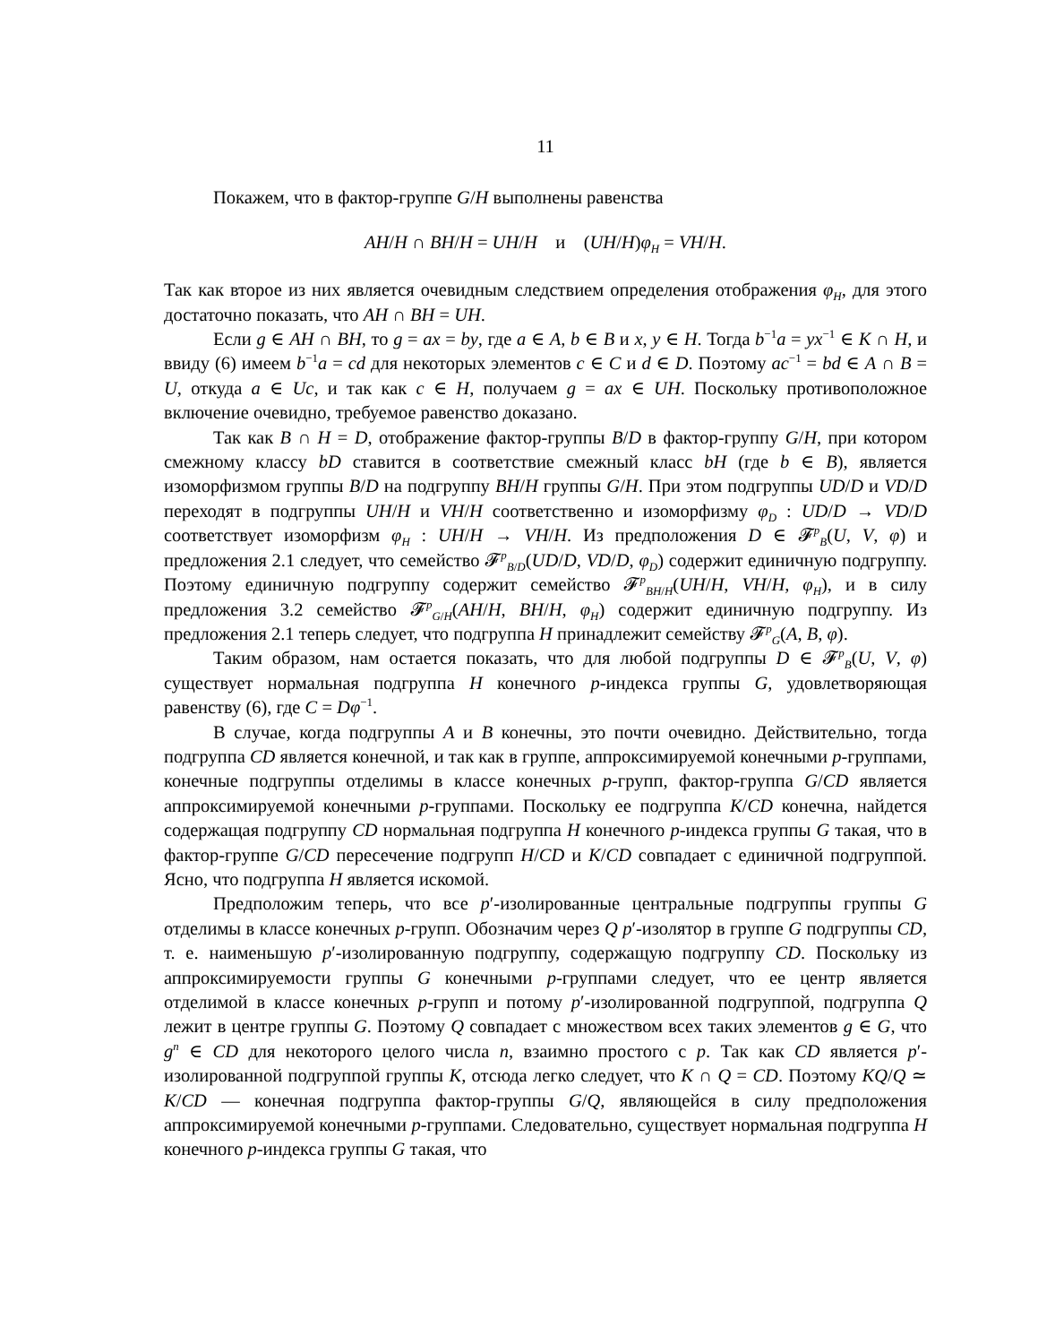11
Покажем, что в фактор-группе G/H выполнены равенства
AH/H ∩ BH/H = UH/H и (UH/H)φ<sub>H</sub> = VH/H.
Так как второе из них является очевидным следствием определения отображения φ<sub>H</sub>, для этого достаточно показать, что AH ∩ BH = UH.
Если g ∈ AH ∩ BH, то g = ax = by, где a ∈ A, b ∈ B и x, y ∈ H. Тогда b<sup>−1</sup>a = yx<sup>−1</sup> ∈ K ∩ H, и ввиду (6) имеем b<sup>−1</sup>a = cd для некоторых элементов c ∈ C и d ∈ D. Поэтому ac<sup>−1</sup> = bd ∈ A ∩ B = U, откуда a ∈ Uc, и так как c ∈ H, получаем g = ax ∈ UH. Поскольку противоположное включение очевидно, требуемое равенство доказано.
Так как B ∩ H = D, отображение фактор-группы B/D в фактор-группу G/H, при котором смежному классу bD ставится в соответствие смежный класс bH (где b ∈ B), является изоморфизмом группы B/D на подгруппу BH/H группы G/H. При этом подгруппы UD/D и VD/D переходят в подгруппы UH/H и VH/H соответственно и изоморфизму φ<sub>D</sub> : UD/D → VD/D соответствует изоморфизм φ<sub>H</sub> : UH/H → VH/H. Из предположения D ∈ 𝓕<sup>p</sup><sub>B</sub>(U, V, φ) и предложения 2.1 следует, что семейство 𝓕<sup>p</sup><sub>B/D</sub>(UD/D, VD/D, φ<sub>D</sub>) содержит единичную подгруппу. Поэтому единичную подгруппу содержит семейство 𝓕<sup>p</sup><sub>BH/H</sub>(UH/H, VH/H, φ<sub>H</sub>), и в силу предложения 3.2 семейство 𝓕<sup>p</sup><sub>G/H</sub>(AH/H, BH/H, φ<sub>H</sub>) содержит единичную подгруппу. Из предложения 2.1 теперь следует, что подгруппа H принадлежит семейству 𝓕<sup>p</sup><sub>G</sub>(A, B, φ).
Таким образом, нам остается показать, что для любой подгруппы D ∈ 𝓕<sup>p</sup><sub>B</sub>(U, V, φ) существует нормальная подгруппа H конечного p-индекса группы G, удовлетворяющая равенству (6), где C = Dφ<sup>−1</sup>.
В случае, когда подгруппы A и B конечны, это почти очевидно. Действительно, тогда подгруппа CD является конечной, и так как в группе, аппроксимируемой конечными p-группами, конечные подгруппы отделимы в классе конечных p-групп, фактор-группа G/CD является аппроксимируемой конечными p-группами. Поскольку ее подгруппа K/CD конечна, найдется содержащая подгруппу CD нормальная подгруппа H конечного p-индекса группы G такая, что в фактор-группе G/CD пересечение подгрупп H/CD и K/CD совпадает с единичной подгруппой. Ясно, что подгруппа H является искомой.
Предположим теперь, что все p′-изолированные центральные подгруппы группы G отделимы в классе конечных p-групп. Обозначим через Q p′-изолятор в группе G подгруппы CD, т. е. наименьшую p′-изолированную подгруппу, содержащую подгруппу CD. Поскольку из аппроксимируемости группы G конечными p-группами следует, что ее центр является отделимой в классе конечных p-групп и потому p′-изолированной подгруппой, подгруппа Q лежит в центре группы G. Поэтому Q совпадает с множеством всех таких элементов g ∈ G, что g<sup>n</sup> ∈ CD для некоторого целого числа n, взаимно простого с p. Так как CD является p′-изолированной подгруппой группы K, отсюда легко следует, что K ∩ Q = CD. Поэтому KQ/Q ≃ K/CD — конечная подгруппа фактор-группы G/Q, являющейся в силу предположения аппроксимируемой конечными p-группами. Следовательно, существует нормальная подгруппа H конечного p-индекса группы G такая, что